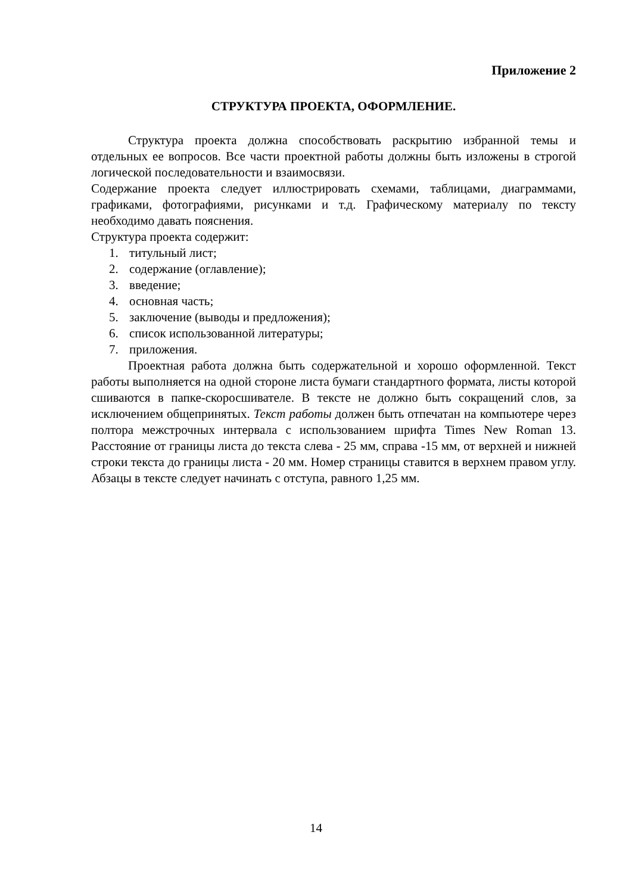Приложение 2
СТРУКТУРА ПРОЕКТА, ОФОРМЛЕНИЕ.
Структура проекта должна способствовать раскрытию избранной темы и отдельных ее вопросов. Все части проектной работы должны быть изложены в строгой логической последовательности и взаимосвязи.
Содержание проекта следует иллюстрировать схемами, таблицами, диаграммами, графиками, фотографиями, рисунками и т.д. Графическому материалу по тексту необходимо давать пояснения.
Структура проекта содержит:
1. титульный лист;
2. содержание (оглавление);
3. введение;
4. основная часть;
5. заключение (выводы и предложения);
6. список использованной литературы;
7. приложения.
Проектная работа должна быть содержательной и хорошо оформленной. Текст работы выполняется на одной стороне листа бумаги стандартного формата, листы которой сшиваются в папке-скоросшивателе. В тексте не должно быть сокращений слов, за исключением общепринятых. Текст работы должен быть отпечатан на компьютере через полтора межстрочных интервала с использованием шрифта Times New Roman 13. Расстояние от границы листа до текста слева - 25 мм, справа -15 мм, от верхней и нижней строки текста до границы листа - 20 мм. Номер страницы ставится в верхнем правом углу. Абзацы в тексте следует начинать с отступа, равного 1,25 мм.
14